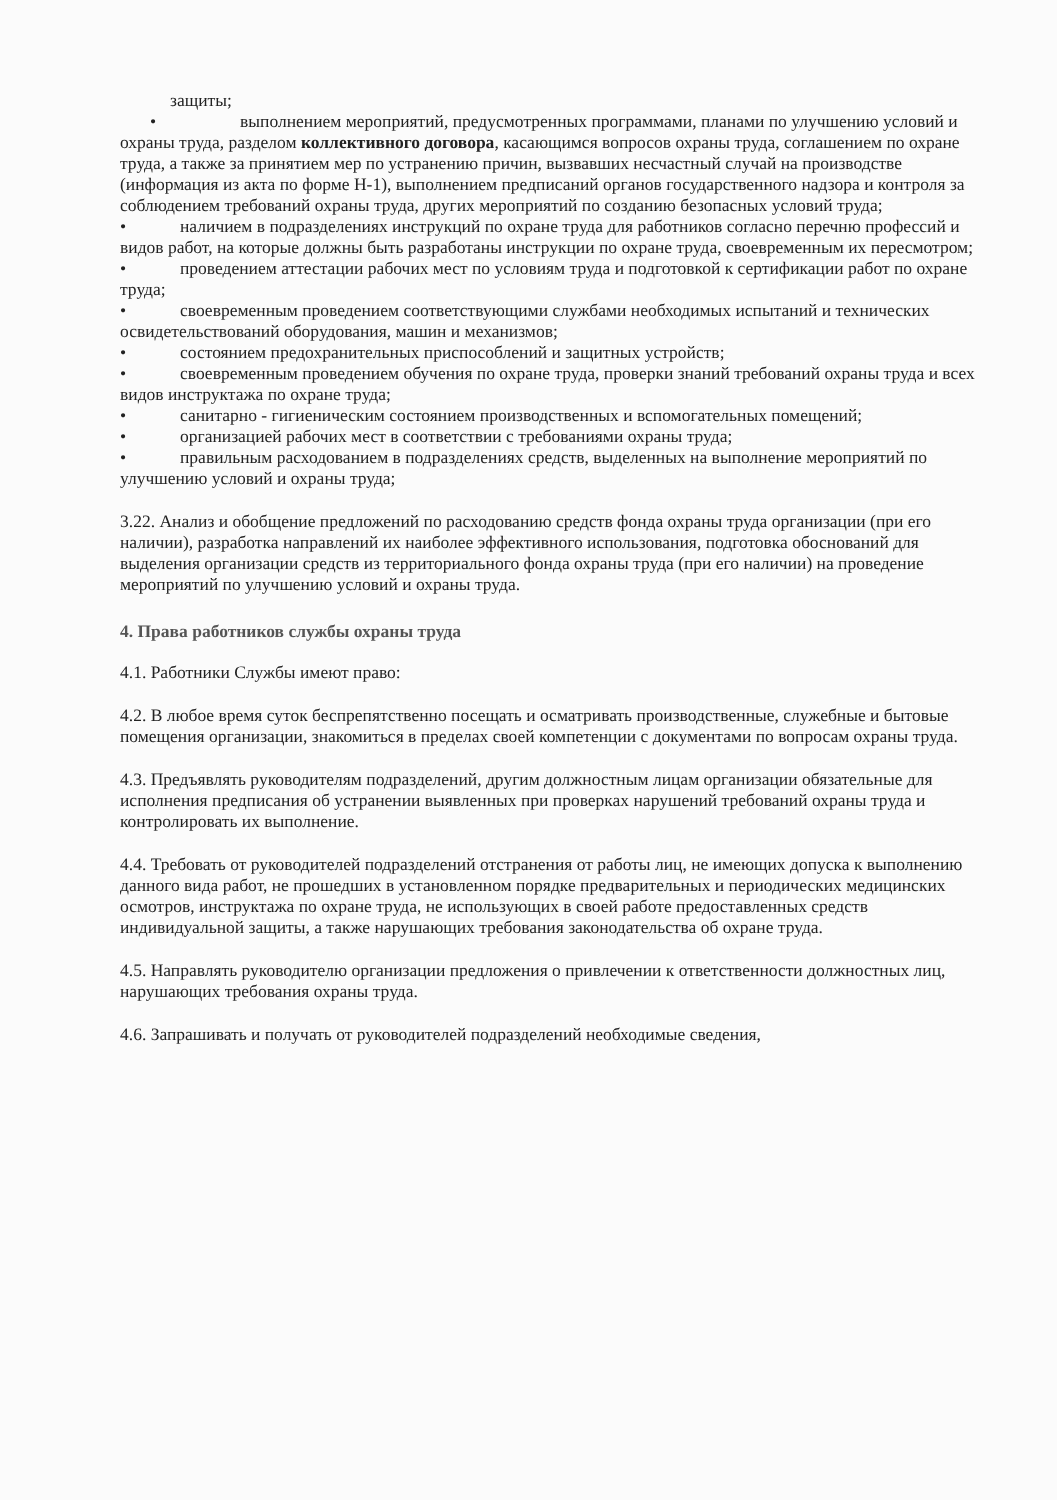защиты;
• выполнением мероприятий, предусмотренных программами, планами по улучшению условий и охраны труда, разделом коллективного договора, касающимся вопросов охраны труда, соглашением по охране труда, а также за принятием мер по устранению причин, вызвавших несчастный случай на производстве (информация из акта по форме Н-1), выполнением предписаний органов государственного надзора и контроля за соблюдением требований охраны труда, других мероприятий по созданию безопасных условий труда;
• наличием в подразделениях инструкций по охране труда для работников согласно перечню профессий и видов работ, на которые должны быть разработаны инструкции по охране труда, своевременным их пересмотром;
• проведением аттестации рабочих мест по условиям труда и подготовкой к сертификации работ по охране труда;
• своевременным проведением соответствующими службами необходимых испытаний и технических освидетельствований оборудования, машин и механизмов;
• состоянием предохранительных приспособлений и защитных устройств;
• своевременным проведением обучения по охране труда, проверки знаний требований охраны труда и всех видов инструктажа по охране труда;
• санитарно - гигиеническим состоянием производственных и вспомогательных помещений;
• организацией рабочих мест в соответствии с требованиями охраны труда;
• правильным расходованием в подразделениях средств, выделенных на выполнение мероприятий по улучшению условий и охраны труда;
3.22. Анализ и обобщение предложений по расходованию средств фонда охраны труда организации (при его наличии), разработка направлений их наиболее эффективного использования, подготовка обоснований для выделения организации средств из территориального фонда охраны труда (при его наличии) на проведение мероприятий по улучшению условий и охраны труда.
4. Права работников службы охраны труда
4.1. Работники Службы имеют право:
4.2. В любое время суток беспрепятственно посещать и осматривать производственные, служебные и бытовые помещения организации, знакомиться в пределах своей компетенции с документами по вопросам охраны труда.
4.3. Предъявлять руководителям подразделений, другим должностным лицам организации обязательные для исполнения предписания об устранении выявленных при проверках нарушений требований охраны труда и контролировать их выполнение.
4.4. Требовать от руководителей подразделений отстранения от работы лиц, не имеющих допуска к выполнению данного вида работ, не прошедших в установленном порядке предварительных и периодических медицинских осмотров, инструктажа по охране труда, не использующих в своей работе предоставленных средств индивидуальной защиты, а также нарушающих требования законодательства об охране труда.
4.5. Направлять руководителю организации предложения о привлечении к ответственности должностных лиц, нарушающих требования охраны труда.
4.6. Запрашивать и получать от руководителей подразделений необходимые сведения,